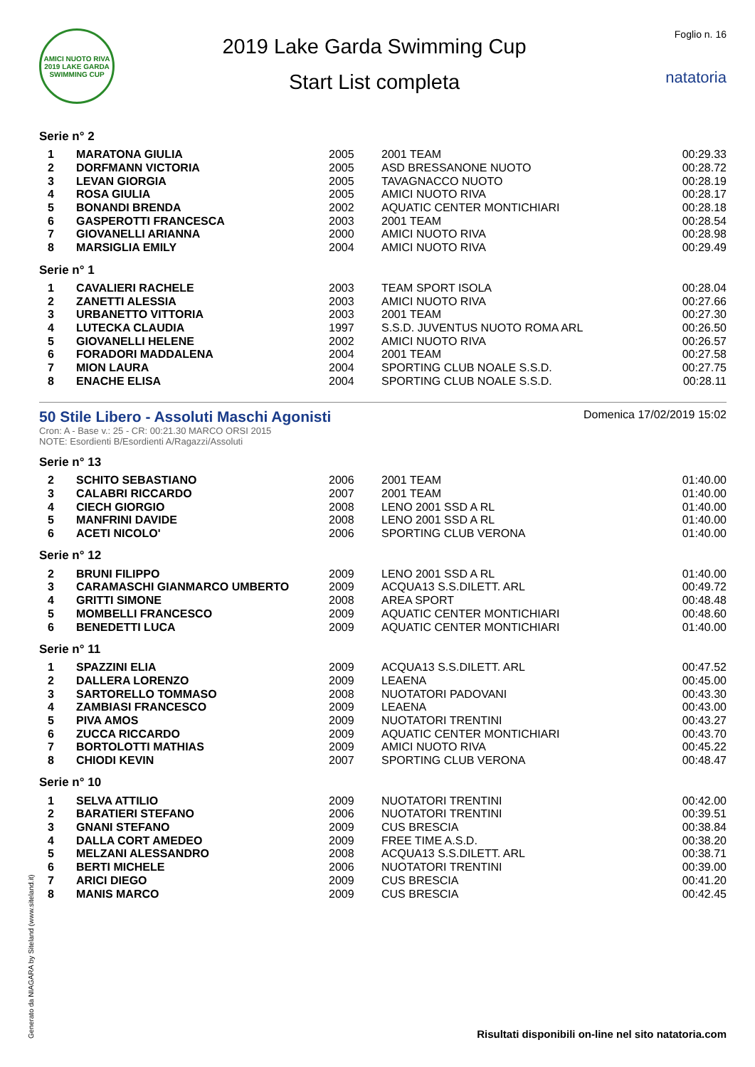AMICI NUOTO RIVA 2019 LAKE GARDA SWIMMING CUP
2019 Lake Garda Swimming Cup
Start List completa
Foglio n. 16
natatoria
Serie n° 2
| 1 | MARATONA GIULIA | 2005 | 2001 TEAM | 00:29.33 |
| 2 | DORFMANN VICTORIA | 2005 | ASD BRESSANONE NUOTO | 00:28.72 |
| 3 | LEVAN GIORGIA | 2005 | TAVAGNACCO NUOTO | 00:28.19 |
| 4 | ROSA GIULIA | 2005 | AMICI NUOTO RIVA | 00:28.17 |
| 5 | BONANDI BRENDA | 2002 | AQUATIC CENTER MONTICHIARI | 00:28.18 |
| 6 | GASPEROTTI FRANCESCA | 2003 | 2001 TEAM | 00:28.54 |
| 7 | GIOVANELLI ARIANNA | 2000 | AMICI NUOTO RIVA | 00:28.98 |
| 8 | MARSIGLIA EMILY | 2004 | AMICI NUOTO RIVA | 00:29.49 |
Serie n° 1
| 1 | CAVALIERI RACHELE | 2003 | TEAM SPORT ISOLA | 00:28.04 |
| 2 | ZANETTI ALESSIA | 2003 | AMICI NUOTO RIVA | 00:27.66 |
| 3 | URBANETTO VITTORIA | 2003 | 2001 TEAM | 00:27.30 |
| 4 | LUTECKA CLAUDIA | 1997 | S.S.D. JUVENTUS NUOTO ROMA ARL | 00:26.50 |
| 5 | GIOVANELLI HELENE | 2002 | AMICI NUOTO RIVA | 00:26.57 |
| 6 | FORADORI MADDALENA | 2004 | 2001 TEAM | 00:27.58 |
| 7 | MION LAURA | 2004 | SPORTING CLUB NOALE S.S.D. | 00:27.75 |
| 8 | ENACHE ELISA | 2004 | SPORTING CLUB NOALE S.S.D. | 00:28.11 |
50 Stile Libero - Assoluti Maschi Agonisti
Domenica 17/02/2019 15:02
Cron: A - Base v.: 25 - CR: 00:21.30 MARCO ORSI 2015
NOTE: Esordienti B/Esordienti A/Ragazzi/Assoluti
Serie n° 13
| 2 | SCHITO SEBASTIANO | 2006 | 2001 TEAM | 01:40.00 |
| 3 | CALABRI RICCARDO | 2007 | 2001 TEAM | 01:40.00 |
| 4 | CIECH GIORGIO | 2008 | LENO 2001 SSD A RL | 01:40.00 |
| 5 | MANFRINI DAVIDE | 2008 | LENO 2001 SSD A RL | 01:40.00 |
| 6 | ACETI NICOLO' | 2006 | SPORTING CLUB VERONA | 01:40.00 |
Serie n° 12
| 2 | BRUNI FILIPPO | 2009 | LENO 2001 SSD A RL | 01:40.00 |
| 3 | CARAMASCHI GIANMARCO UMBERTO | 2009 | ACQUA13 S.S.DILETT. ARL | 00:49.72 |
| 4 | GRITTI SIMONE | 2008 | AREA SPORT | 00:48.48 |
| 5 | MOMBELLI FRANCESCO | 2009 | AQUATIC CENTER MONTICHIARI | 00:48.60 |
| 6 | BENEDETTI LUCA | 2009 | AQUATIC CENTER MONTICHIARI | 01:40.00 |
Serie n° 11
| 1 | SPAZZINI ELIA | 2009 | ACQUA13 S.S.DILETT. ARL | 00:47.52 |
| 2 | DALLERA LORENZO | 2009 | LEAENA | 00:45.00 |
| 3 | SARTORELLO TOMMASO | 2008 | NUOTATORI PADOVANI | 00:43.30 |
| 4 | ZAMBIASI FRANCESCO | 2009 | LEAENA | 00:43.00 |
| 5 | PIVA AMOS | 2009 | NUOTATORI TRENTINI | 00:43.27 |
| 6 | ZUCCA RICCARDO | 2009 | AQUATIC CENTER MONTICHIARI | 00:43.70 |
| 7 | BORTOLOTTI MATHIAS | 2009 | AMICI NUOTO RIVA | 00:45.22 |
| 8 | CHIODI KEVIN | 2007 | SPORTING CLUB VERONA | 00:48.47 |
Serie n° 10
| 1 | SELVA ATTILIO | 2009 | NUOTATORI TRENTINI | 00:42.00 |
| 2 | BARATIERI STEFANO | 2006 | NUOTATORI TRENTINI | 00:39.51 |
| 3 | GNANI STEFANO | 2009 | CUS BRESCIA | 00:38.84 |
| 4 | DALLA CORT AMEDEO | 2009 | FREE TIME A.S.D. | 00:38.20 |
| 5 | MELZANI ALESSANDRO | 2008 | ACQUA13 S.S.DILETT. ARL | 00:38.71 |
| 6 | BERTI MICHELE | 2006 | NUOTATORI TRENTINI | 00:39.00 |
| 7 | ARICI DIEGO | 2009 | CUS BRESCIA | 00:41.20 |
| 8 | MANIS MARCO | 2009 | CUS BRESCIA | 00:42.45 |
Generato da NIAGARA by Siteland (www.siteland.it)
Risultati disponibili on-line nel sito natatoria.com